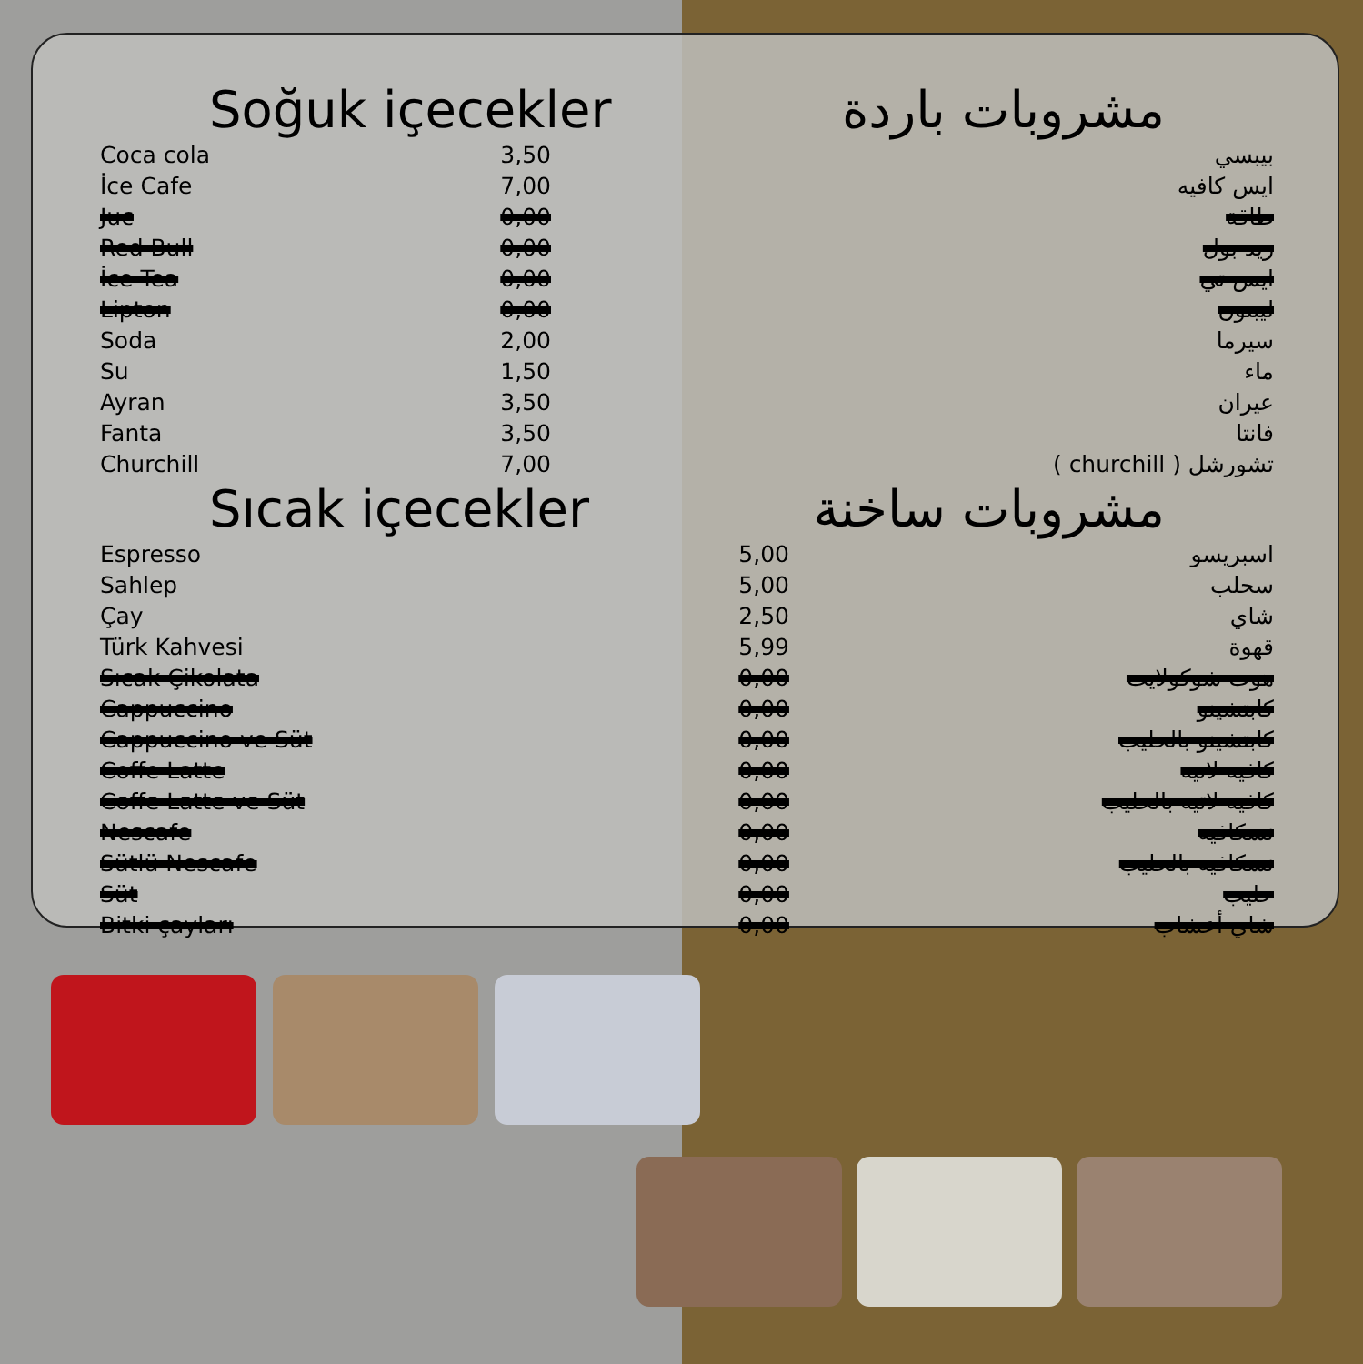Soğuk içecekler مشروبات باردة
| Coca cola | 3,50 | بيبسي |
| İce Cafe | 7,00 | ايس كافيه |
| Juc | 0,00 | طاقة |
| Red Bull | 0,00 | ريد بول |
| İce Tea | 0,00 | ايس تي |
| Lipton | 0,00 | ليبتون |
| Soda | 2,00 | سيرما |
| Su | 1,50 | ماء |
| Ayran | 3,50 | عيران |
| Fanta | 3,50 | فانتا |
| Churchill | 7,00 | تشورشل ( churchill ) |
Sıcak içecekler مشروبات ساخنة
| Espresso | 5,00 | اسبريسو |
| Sahlep | 5,00 | سحلب |
| Çay | 2,50 | شاي |
| Türk Kahvesi | 5,99 | قهوة |
| Sıcak Çikolata | 0,00 | هوت شوكولايت |
| Cappuccino | 0,00 | كابتشينو |
| Cappuccino ve Süt | 0,00 | كابتشينو بالحليب |
| Coffe Latte | 0,00 | كافيه لاتيه |
| Coffe Latte ve Süt | 0,00 | كافيه لاتيه بالحليب |
| Nescafe | 0,00 | نسكافيه |
| Sütlü Nescafe | 0,00 | نسكافيه بالحليب |
| Süt | 0,00 | حليب |
| Bitki çayları | 0,00 | شاي أعشاب |